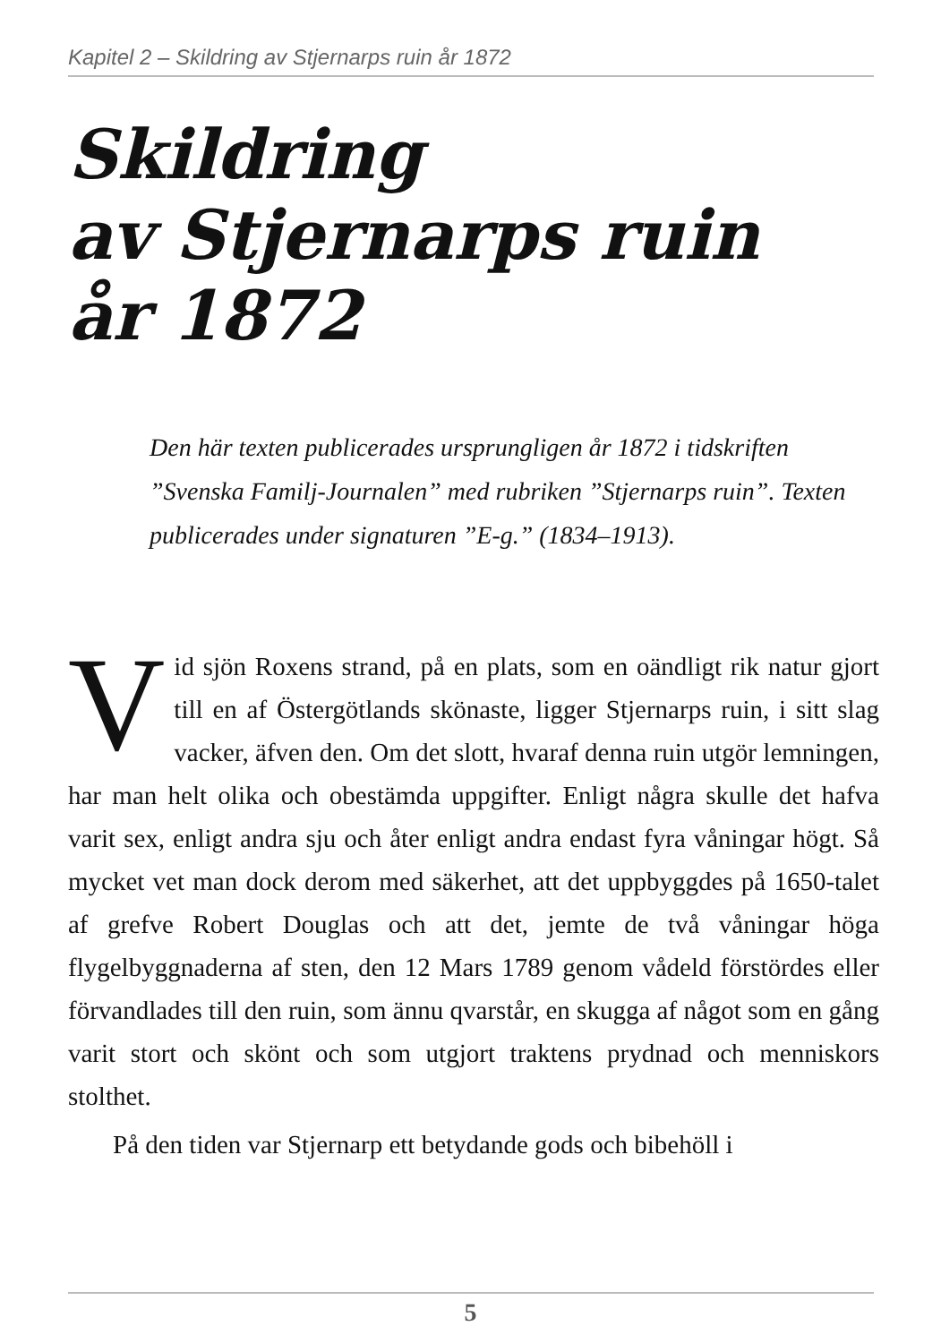Kapitel 2 – Skildring av Stjernarps ruin år 1872
Skildring
av Stjernarps ruin
år 1872
Den här texten publicerades ursprungligen år 1872 i tidskriften ”Svenska Familj-Journalen” med rubriken ”Stjernarps ruin”. Texten publicerades under signaturen ”E-g.” (1834–1913).
Vid sjön Roxens strand, på en plats, som en oändligt rik natur gjort till en af Östergötlands skönaste, ligger Stjernarps ruin, i sitt slag vacker, äfven den. Om det slott, hvaraf denna ruin utgör lemningen, har man helt olika och obestämda uppgifter. Enligt några skulle det hafva varit sex, enligt andra sju och åter enligt andra endast fyra våningar högt. Så mycket vet man dock derom med säkerhet, att det uppbyggdes på 1650-talet af grefve Robert Douglas och att det, jemte de två våningar höga flygelbyggnaderna af sten, den 12 Mars 1789 genom vådeld förstördes eller förvandlades till den ruin, som ännu qvarstår, en skugga af något som en gång varit stort och skönt och som utgjort traktens prydnad och menniskors stolthet.
På den tiden var Stjernarp ett betydande gods och bibehöll i
5